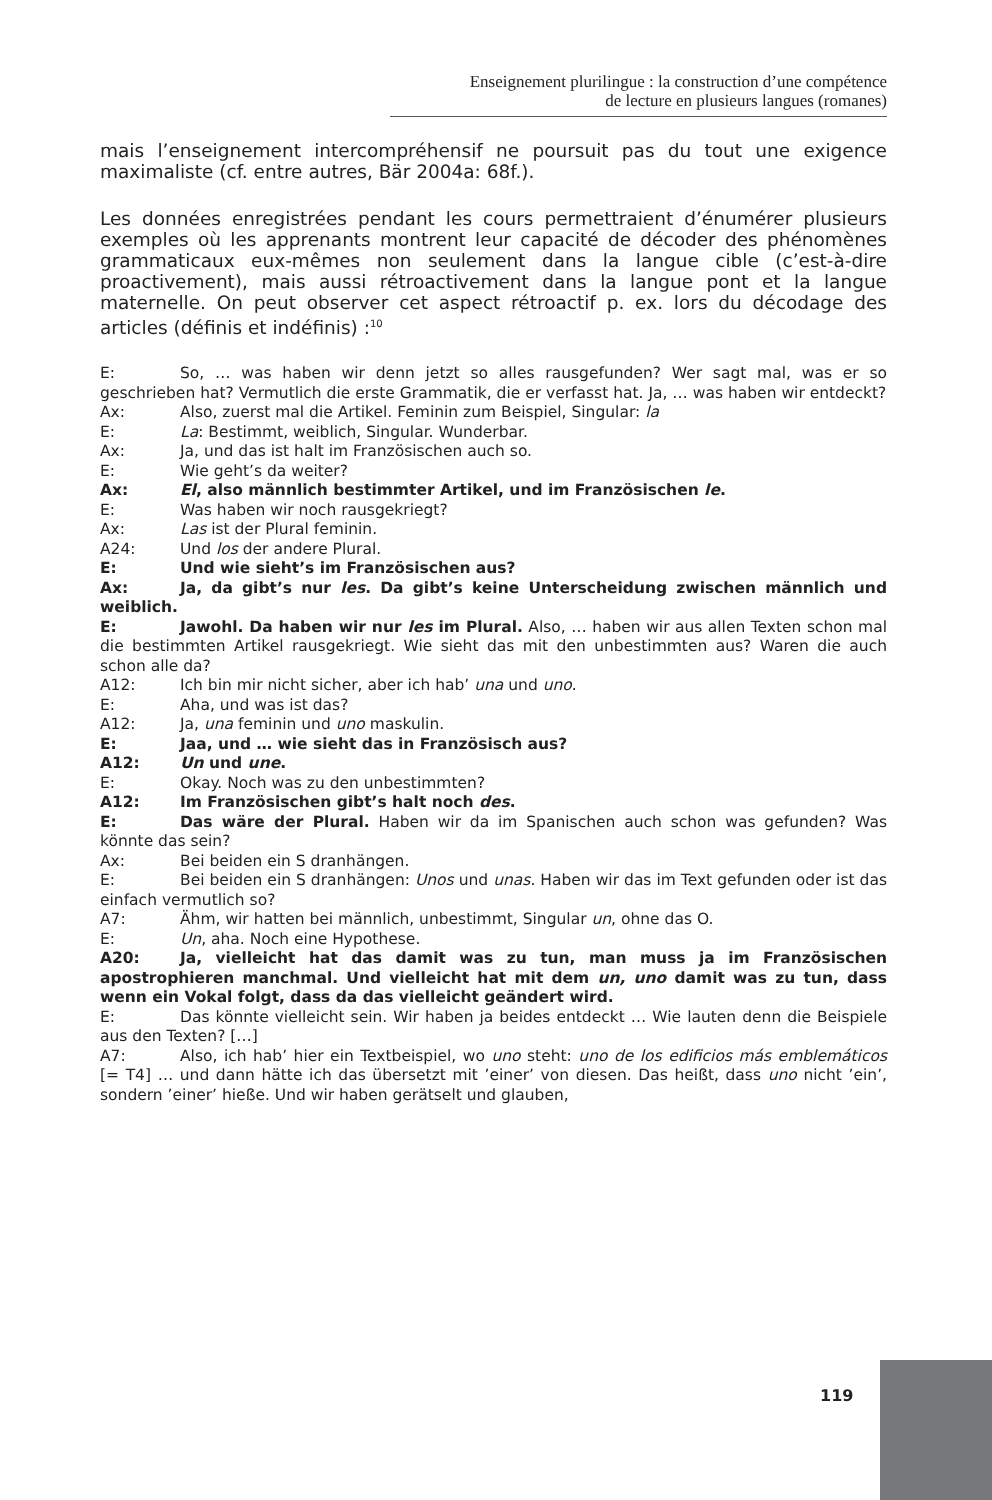Enseignement plurilingue : la construction d’une compétence
de lecture en plusieurs langues (romanes)
mais l’enseignement intercompréhensif ne poursuit pas du tout une exigence maximaliste (cf. entre autres, Bär 2004a: 68f.).
Les données enregistrées pendant les cours permettraient d’énumérer plusieurs exemples où les apprenants montrent leur capacité de décoder des phénomènes grammaticaux eux-mêmes non seulement dans la langue cible (c’est-à-dire proactivement), mais aussi rétroactivement dans la langue pont et la langue maternelle. On peut observer cet aspect rétroactif p. ex. lors du décodage des articles (définis et indéfinis) :<sup>10</sup>
E: So, … was haben wir denn jetzt so alles rausgefunden? Wer sagt mal, was er so geschrieben hat? Vermutlich die erste Grammatik, die er verfasst hat. Ja, … was haben wir entdeckt?
Ax: Also, zuerst mal die Artikel. Feminin zum Beispiel, Singular: la
E: La: Bestimmt, weiblich, Singular. Wunderbar.
Ax: Ja, und das ist halt im Französischen auch so.
E: Wie geht’s da weiter?
Ax: El, also männlich bestimmter Artikel, und im Französischen le.
E: Was haben wir noch rausgekriegt?
Ax: Las ist der Plural feminin.
A24: Und los der andere Plural.
E: Und wie sieht’s im Französischen aus?
Ax: Ja, da gibt’s nur les. Da gibt’s keine Unterscheidung zwischen männlich und weiblich.
E: Jawohl. Da haben wir nur les im Plural. Also, … haben wir aus allen Texten schon mal die bestimmten Artikel rausgekriegt. Wie sieht das mit den unbestimmten aus? Waren die auch schon alle da?
A12: Ich bin mir nicht sicher, aber ich hab’ una und uno.
E: Aha, und was ist das?
A12: Ja, una feminin und uno maskulin.
E: Jaa, und … wie sieht das in Französisch aus?
A12: Un und une.
E: Okay. Noch was zu den unbestimmten?
A12: Im Französischen gibt’s halt noch des.
E: Das wäre der Plural. Haben wir da im Spanischen auch schon was gefunden? Was könnte das sein?
Ax: Bei beiden ein S dranhängen.
E: Bei beiden ein S dranhängen: Unos und unas. Haben wir das im Text gefunden oder ist das einfach vermutlich so?
A7: Ähm, wir hatten bei männlich, unbestimmt, Singular un, ohne das O.
E: Un, aha. Noch eine Hypothese.
A20: Ja, vielleicht hat das damit was zu tun, man muss ja im Französischen apostrophieren manchmal. Und vielleicht hat mit dem un, uno damit was zu tun, dass wenn ein Vokal folgt, dass da das vielleicht geändert wird.
E: Das könnte vielleicht sein. Wir haben ja beides entdeckt … Wie lauten denn die Beispiele aus den Texten? […]
A7: Also, ich hab’ hier ein Textbeispiel, wo uno steht: uno de los edificios más emblemáticos [= T4] … und dann hätte ich das übersetzt mit ’einer’ von diesen. Das heißt, dass uno nicht ’ein’, sondern ’einer’ hieße. Und wir haben gerätselt und glauben,
119